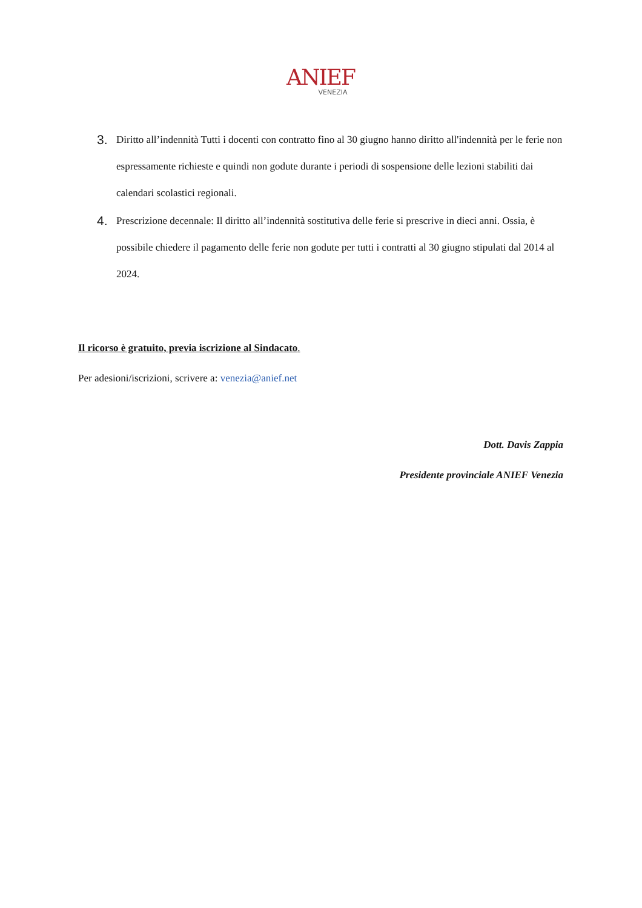ANIEF
VENEZIA
3. Diritto all’indennità Tutti i docenti con contratto fino al 30 giugno hanno diritto all'indennità per le ferie non espressamente richieste e quindi non godute durante i periodi di sospensione delle lezioni stabiliti dai calendari scolastici regionali.
4. Prescrizione decennale: Il diritto all’indennità sostitutiva delle ferie si prescrive in dieci anni. Ossia, è possibile chiedere il pagamento delle ferie non godute per tutti i contratti al 30 giugno stipulati dal 2014 al 2024.
Il ricorso è gratuito, previa iscrizione al Sindacato.
Per adesioni/iscrizioni, scrivere a: venezia@anief.net
Dott. Davis Zappia
Presidente provinciale ANIEF Venezia